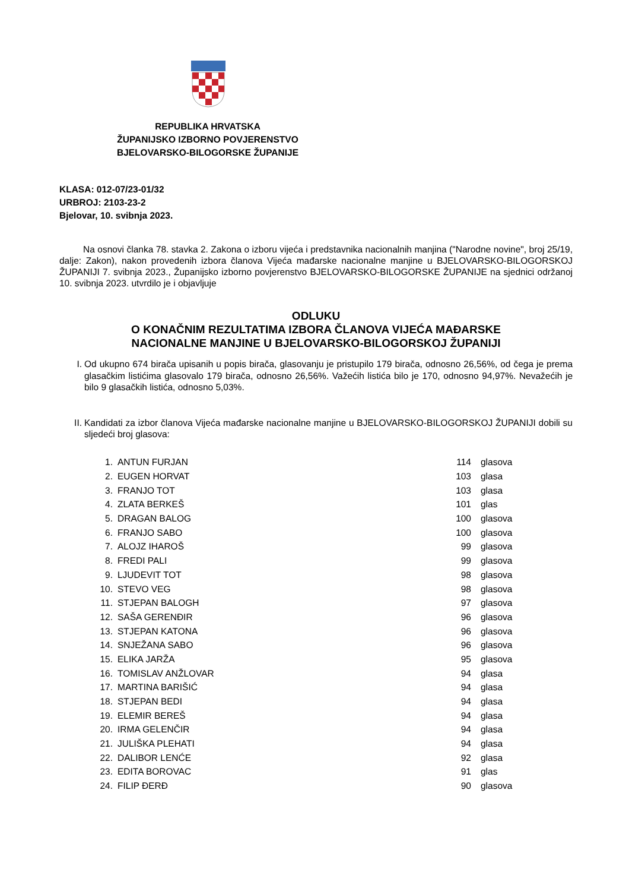REPUBLIKA HRVATSKA
ŽUPANIJSKO IZBORNO POVJERENSTVO
BJELOVARSKO-BILOGORSKE ŽUPANIJE
KLASA: 012-07/23-01/32
URBROJ: 2103-23-2
Bjelovar, 10. svibnja 2023.
Na osnovi članka 78. stavka 2. Zakona o izboru vijeća i predstavnika nacionalnih manjina ("Narodne novine", broj 25/19, dalje: Zakon), nakon provedenih izbora članova Vijeća mađarske nacionalne manjine u BJELOVARSKO-BILOGORSKOJ ŽUPANIJI 7. svibnja 2023., Županijsko izborno povjerenstvo BJELOVARSKO-BILOGORSKE ŽUPANIJE na sjednici održanoj 10. svibnja 2023. utvrdilo je i objavljuje
ODLUKU
O KONAČNIM REZULTATIMA IZBORA ČLANOVA VIJEĆA MAĐARSKE
NACIONALNE MANJINE U BJELOVARSKO-BILOGORSKOJ ŽUPANIJI
I. Od ukupno 674 birača upisanih u popis birača, glasovanju je pristupilo 179 birača, odnosno 26,56%, od čega je prema glasačkim listićima glasovalo 179 birača, odnosno 26,56%. Važećih listića bilo je 170, odnosno 94,97%. Nevažećih je bilo 9 glasačkih listića, odnosno 5,03%.
II. Kandidati za izbor članova Vijeća mađarske nacionalne manjine u BJELOVARSKO-BILOGORSKOJ ŽUPANIJI dobili su sljedeći broj glasova:
| 1. | ANTUN FURJAN | 114 | glasova |
| 2. | EUGEN HORVAT | 103 | glasa |
| 3. | FRANJO TOT | 103 | glasa |
| 4. | ZLATA BERKEŠ | 101 | glas |
| 5. | DRAGAN BALOG | 100 | glasova |
| 6. | FRANJO SABO | 100 | glasova |
| 7. | ALOJZ IHAROŠ | 99 | glasova |
| 8. | FREDI PALI | 99 | glasova |
| 9. | LJUDEVIT TOT | 98 | glasova |
| 10. | STEVO VEG | 98 | glasova |
| 11. | STJEPAN BALOGH | 97 | glasova |
| 12. | SAŠA GERENĐIR | 96 | glasova |
| 13. | STJEPAN KATONA | 96 | glasova |
| 14. | SNJEŽANA SABO | 96 | glasova |
| 15. | ELIKA JARŽA | 95 | glasova |
| 16. | TOMISLAV ANŽLOVAR | 94 | glasa |
| 17. | MARTINA BARIŠIĆ | 94 | glasa |
| 18. | STJEPAN BEDI | 94 | glasa |
| 19. | ELEMIR BEREŠ | 94 | glasa |
| 20. | IRMA GELENČIR | 94 | glasa |
| 21. | JULIŠKA PLEHATI | 94 | glasa |
| 22. | DALIBOR LENĆE | 92 | glasa |
| 23. | EDITA BOROVAC | 91 | glas |
| 24. | FILIP ĐERĐ | 90 | glasova |